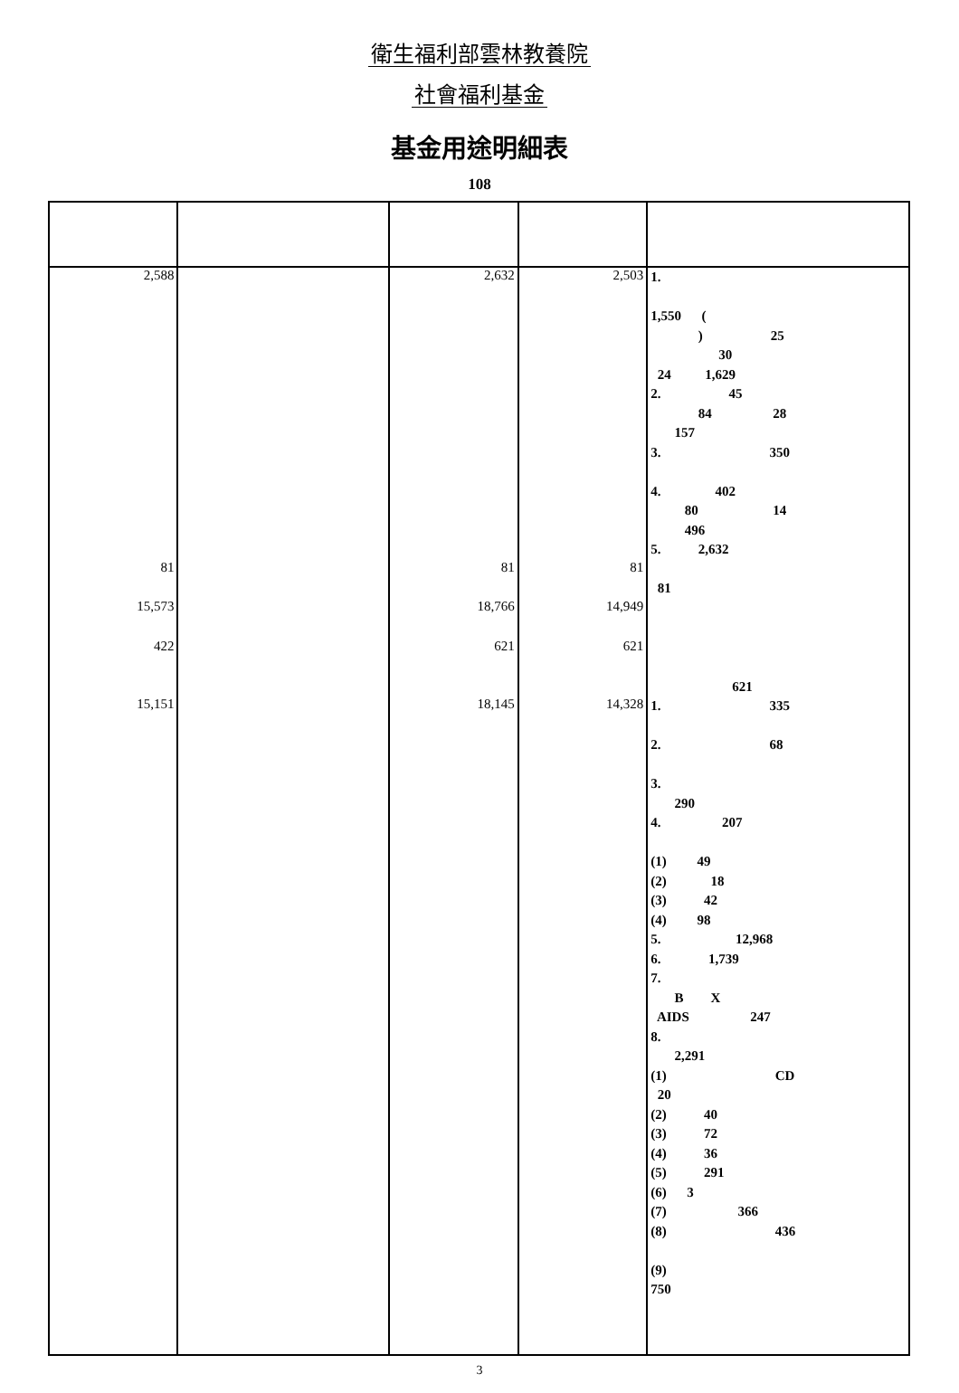衛生福利部雲林教養院
社會福利基金
基金用途明細表
108
| 2,588 | | 2,632 | 2,503 | 1. 1,550 ( ) 25 30 24 1,629 2. 45 84 28 157 3. 350 4. 402 80 14 496 5. 2,632 |
| 81 | | 81 | 81 | 81 |
| 15,573 | | 18,766 | 14,949 | |
| 422 | | 621 | 621 | 621 |
| 15,151 | | 18,145 | 14,328 | 1. 335 2. 68 3. 290 4. 207 (1) 49 (2) 18 (3) 42 (4) 98 5. 12,968 6. 1,739 7. B X AIDS 247 8. 2,291 (1) CD 20 (2) 40 (3) 72 (4) 36 (5) 291 (6) 3 (7) 366 (8) 436 (9) 750 |
3